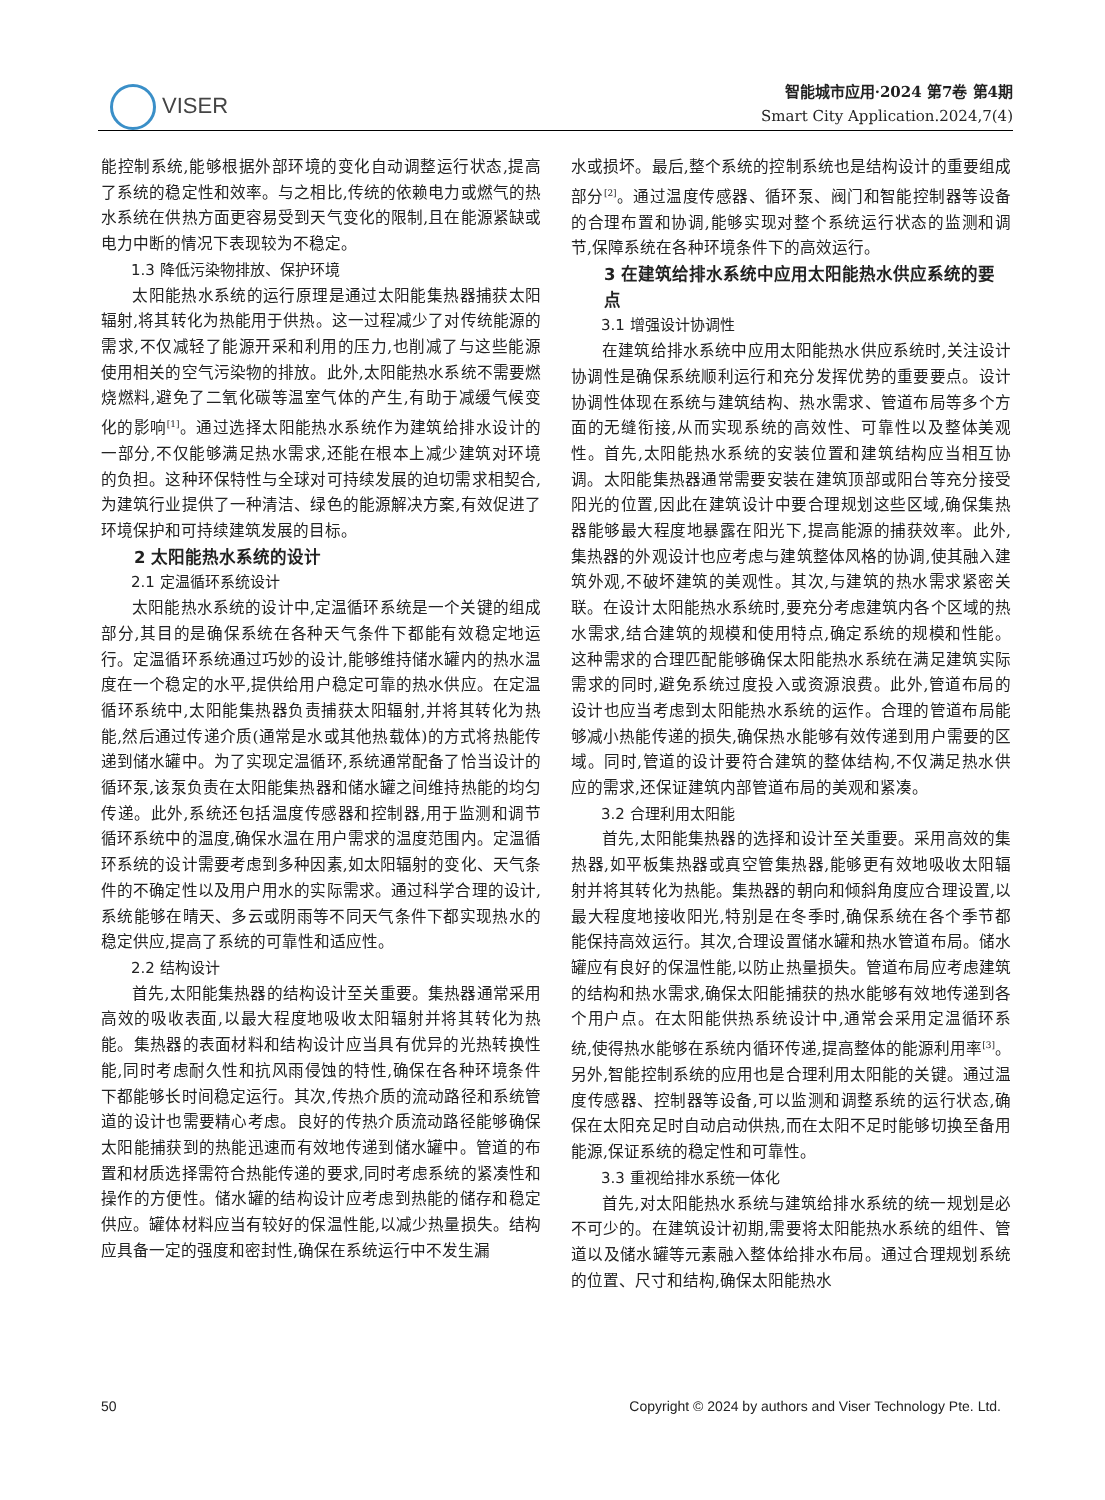VISER
智能城市应用·2024 第7卷 第4期
Smart City Application.2024,7(4)
能控制系统,能够根据外部环境的变化自动调整运行状态,提高了系统的稳定性和效率。与之相比,传统的依赖电力或燃气的热水系统在供热方面更容易受到天气变化的限制,且在能源紧缺或电力中断的情况下表现较为不稳定。
1.3 降低污染物排放、保护环境
太阳能热水系统的运行原理是通过太阳能集热器捕获太阳辐射,将其转化为热能用于供热。这一过程减少了对传统能源的需求,不仅减轻了能源开采和利用的压力,也削减了与这些能源使用相关的空气污染物的排放。此外,太阳能热水系统不需要燃烧燃料,避免了二氧化碳等温室气体的产生,有助于减缓气候变化的影响<sup>[1]</sup>。通过选择太阳能热水系统作为建筑给排水设计的一部分,不仅能够满足热水需求,还能在根本上减少建筑对环境的负担。这种环保特性与全球对可持续发展的迫切需求相契合,为建筑行业提供了一种清洁、绿色的能源解决方案,有效促进了环境保护和可持续建筑发展的目标。
2 太阳能热水系统的设计
2.1 定温循环系统设计
太阳能热水系统的设计中,定温循环系统是一个关键的组成部分,其目的是确保系统在各种天气条件下都能有效稳定地运行。定温循环系统通过巧妙的设计,能够维持储水罐内的热水温度在一个稳定的水平,提供给用户稳定可靠的热水供应。在定温循环系统中,太阳能集热器负责捕获太阳辐射,并将其转化为热能,然后通过传递介质(通常是水或其他热载体)的方式将热能传递到储水罐中。为了实现定温循环,系统通常配备了恰当设计的循环泵,该泵负责在太阳能集热器和储水罐之间维持热能的均匀传递。此外,系统还包括温度传感器和控制器,用于监测和调节循环系统中的温度,确保水温在用户需求的温度范围内。定温循环系统的设计需要考虑到多种因素,如太阳辐射的变化、天气条件的不确定性以及用户用水的实际需求。通过科学合理的设计,系统能够在晴天、多云或阴雨等不同天气条件下都实现热水的稳定供应,提高了系统的可靠性和适应性。
2.2 结构设计
首先,太阳能集热器的结构设计至关重要。集热器通常采用高效的吸收表面,以最大程度地吸收太阳辐射并将其转化为热能。集热器的表面材料和结构设计应当具有优异的光热转换性能,同时考虑耐久性和抗风雨侵蚀的特性,确保在各种环境条件下都能够长时间稳定运行。其次,传热介质的流动路径和系统管道的设计也需要精心考虑。良好的传热介质流动路径能够确保太阳能捕获到的热能迅速而有效地传递到储水罐中。管道的布置和材质选择需符合热能传递的要求,同时考虑系统的紧凑性和操作的方便性。储水罐的结构设计应考虑到热能的储存和稳定供应。罐体材料应当有较好的保温性能,以减少热量损失。结构应具备一定的强度和密封性,确保在系统运行中不发生漏
水或损坏。最后,整个系统的控制系统也是结构设计的重要组成部分<sup>[2]</sup>。通过温度传感器、循环泵、阀门和智能控制器等设备的合理布置和协调,能够实现对整个系统运行状态的监测和调节,保障系统在各种环境条件下的高效运行。
3 在建筑给排水系统中应用太阳能热水供应系统的要点
3.1 增强设计协调性
在建筑给排水系统中应用太阳能热水供应系统时,关注设计协调性是确保系统顺利运行和充分发挥优势的重要要点。设计协调性体现在系统与建筑结构、热水需求、管道布局等多个方面的无缝衔接,从而实现系统的高效性、可靠性以及整体美观性。首先,太阳能热水系统的安装位置和建筑结构应当相互协调。太阳能集热器通常需要安装在建筑顶部或阳台等充分接受阳光的位置,因此在建筑设计中要合理规划这些区域,确保集热器能够最大程度地暴露在阳光下,提高能源的捕获效率。此外,集热器的外观设计也应考虑与建筑整体风格的协调,使其融入建筑外观,不破坏建筑的美观性。其次,与建筑的热水需求紧密关联。在设计太阳能热水系统时,要充分考虑建筑内各个区域的热水需求,结合建筑的规模和使用特点,确定系统的规模和性能。这种需求的合理匹配能够确保太阳能热水系统在满足建筑实际需求的同时,避免系统过度投入或资源浪费。此外,管道布局的设计也应当考虑到太阳能热水系统的运作。合理的管道布局能够减小热能传递的损失,确保热水能够有效传递到用户需要的区域。同时,管道的设计要符合建筑的整体结构,不仅满足热水供应的需求,还保证建筑内部管道布局的美观和紧凑。
3.2 合理利用太阳能
首先,太阳能集热器的选择和设计至关重要。采用高效的集热器,如平板集热器或真空管集热器,能够更有效地吸收太阳辐射并将其转化为热能。集热器的朝向和倾斜角度应合理设置,以最大程度地接收阳光,特别是在冬季时,确保系统在各个季节都能保持高效运行。其次,合理设置储水罐和热水管道布局。储水罐应有良好的保温性能,以防止热量损失。管道布局应考虑建筑的结构和热水需求,确保太阳能捕获的热水能够有效地传递到各个用户点。在太阳能供热系统设计中,通常会采用定温循环系统,使得热水能够在系统内循环传递,提高整体的能源利用率<sup>[3]</sup>。另外,智能控制系统的应用也是合理利用太阳能的关键。通过温度传感器、控制器等设备,可以监测和调整系统的运行状态,确保在太阳充足时自动启动供热,而在太阳不足时能够切换至备用能源,保证系统的稳定性和可靠性。
3.3 重视给排水系统一体化
首先,对太阳能热水系统与建筑给排水系统的统一规划是必不可少的。在建筑设计初期,需要将太阳能热水系统的组件、管道以及储水罐等元素融入整体给排水布局。通过合理规划系统的位置、尺寸和结构,确保太阳能热水
50 Copyright © 2024 by authors and Viser Technology Pte. Ltd.